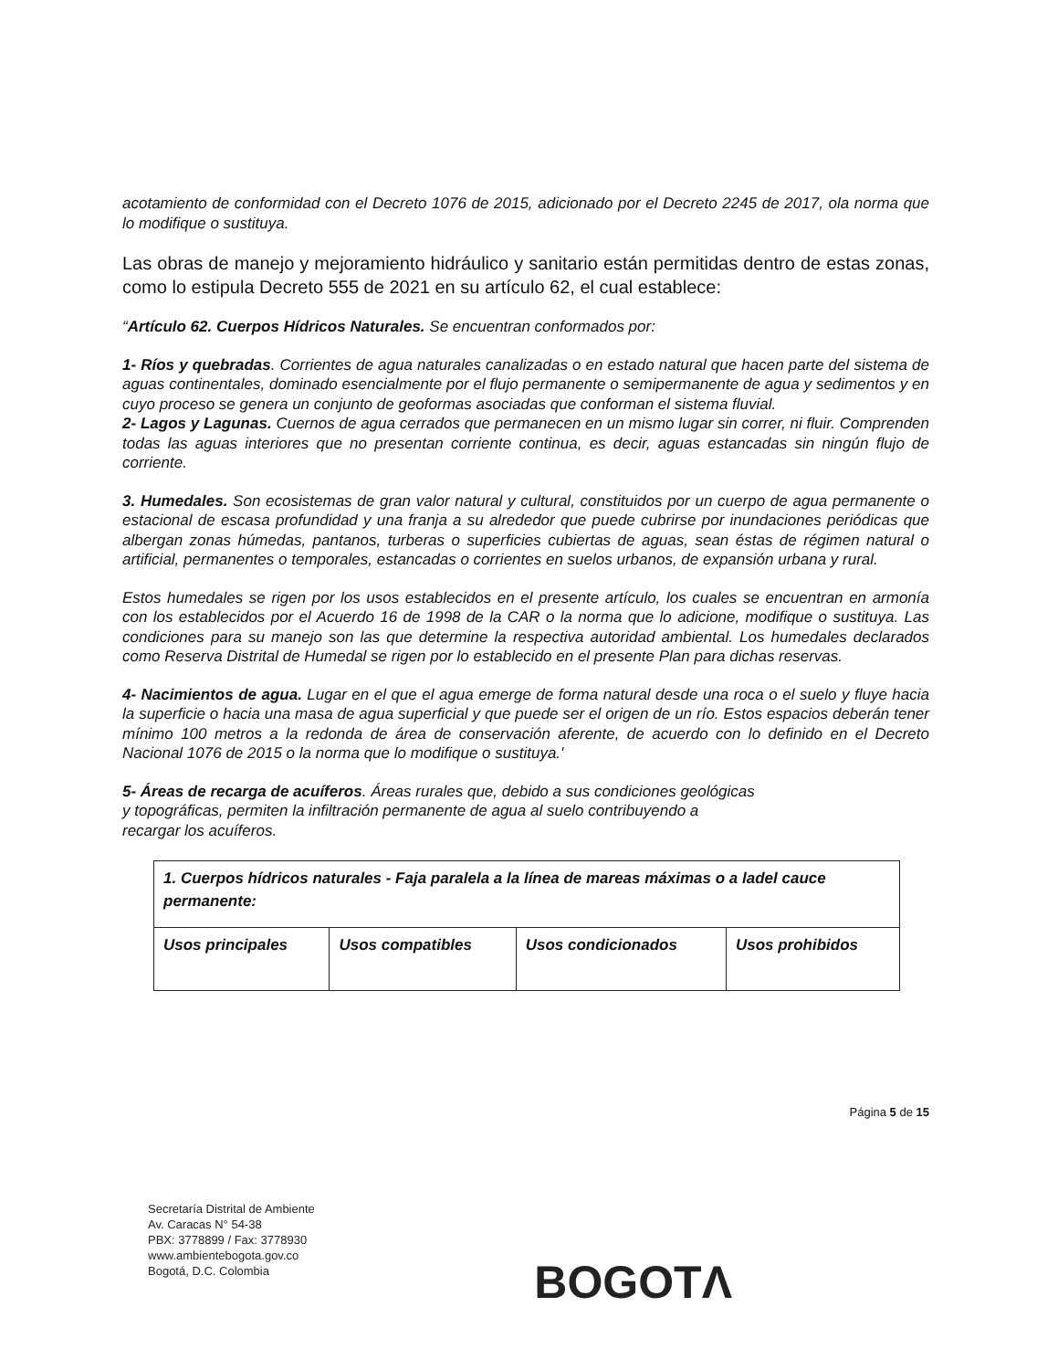acotamiento de conformidad con el Decreto 1076 de 2015, adicionado por el Decreto 2245 de 2017, ola norma que lo modifique o sustituya.
Las obras de manejo y mejoramiento hidráulico y sanitario están permitidas dentro de estas zonas, como lo estipula Decreto 555 de 2021 en su artículo 62, el cual establece:
“Artículo 62. Cuerpos Hídricos Naturales. Se encuentran conformados por:
1- Ríos y quebradas. Corrientes de agua naturales canalizadas o en estado natural que hacen parte del sistema de aguas continentales, dominado esencialmente por el flujo permanente o semipermanente de agua y sedimentos y en cuyo proceso se genera un conjunto de geoformas asociadas que conforman el sistema fluvial.
2- Lagos y Lagunas. Cuernos de agua cerrados que permanecen en un mismo lugar sin correr, ni fluir. Comprenden todas las aguas interiores que no presentan corriente continua, es decir, aguas estancadas sin ningún flujo de corriente.
3. Humedales. Son ecosistemas de gran valor natural y cultural, constituidos por un cuerpo de agua permanente o estacional de escasa profundidad y una franja a su alrededor que puede cubrirse por inundaciones periódicas que albergan zonas húmedas, pantanos, turberas o superficies cubiertas de aguas, sean éstas de régimen natural o artificial, permanentes o temporales, estancadas o corrientes en suelos urbanos, de expansión urbana y rural.
Estos humedales se rigen por los usos establecidos en el presente artículo, los cuales se encuentran en armonía con los establecidos por el Acuerdo 16 de 1998 de la CAR o la norma que lo adicione, modifique o sustituya. Las condiciones para su manejo son las que determine la respectiva autoridad ambiental. Los humedales declarados como Reserva Distrital de Humedal se rigen por lo establecido en el presente Plan para dichas reservas.
4- Nacimientos de agua. Lugar en el que el agua emerge de forma natural desde una roca o el suelo y fluye hacia la superficie o hacia una masa de agua superficial y que puede ser el origen de un río. Estos espacios deberán tener mínimo 100 metros a la redonda de área de conservación aferente, de acuerdo con lo definido en el Decreto Nacional 1076 de 2015 o la norma que lo modifique o sustituya.'
5- Áreas de recarga de acuíferos. Áreas rurales que, debido a sus condiciones geológicas
y topográficas, permiten la infiltración permanente de agua al suelo contribuyendo a
recargar los acuíferos.
| 1. Cuerpos hídricos naturales - Faja paralela a la línea de mareas máximas o a ladel cauce permanente: | | | |
| Usos principales | Usos compatibles | Usos condicionados | Usos prohibidos |
Página 5 de 15
Secretaría Distrital de Ambiente
Av. Caracas N° 54-38
PBX: 3778899 / Fax: 3778930
www.ambientebogota.gov.co
Bogotá, D.C. Colombia
BOGOTΛ